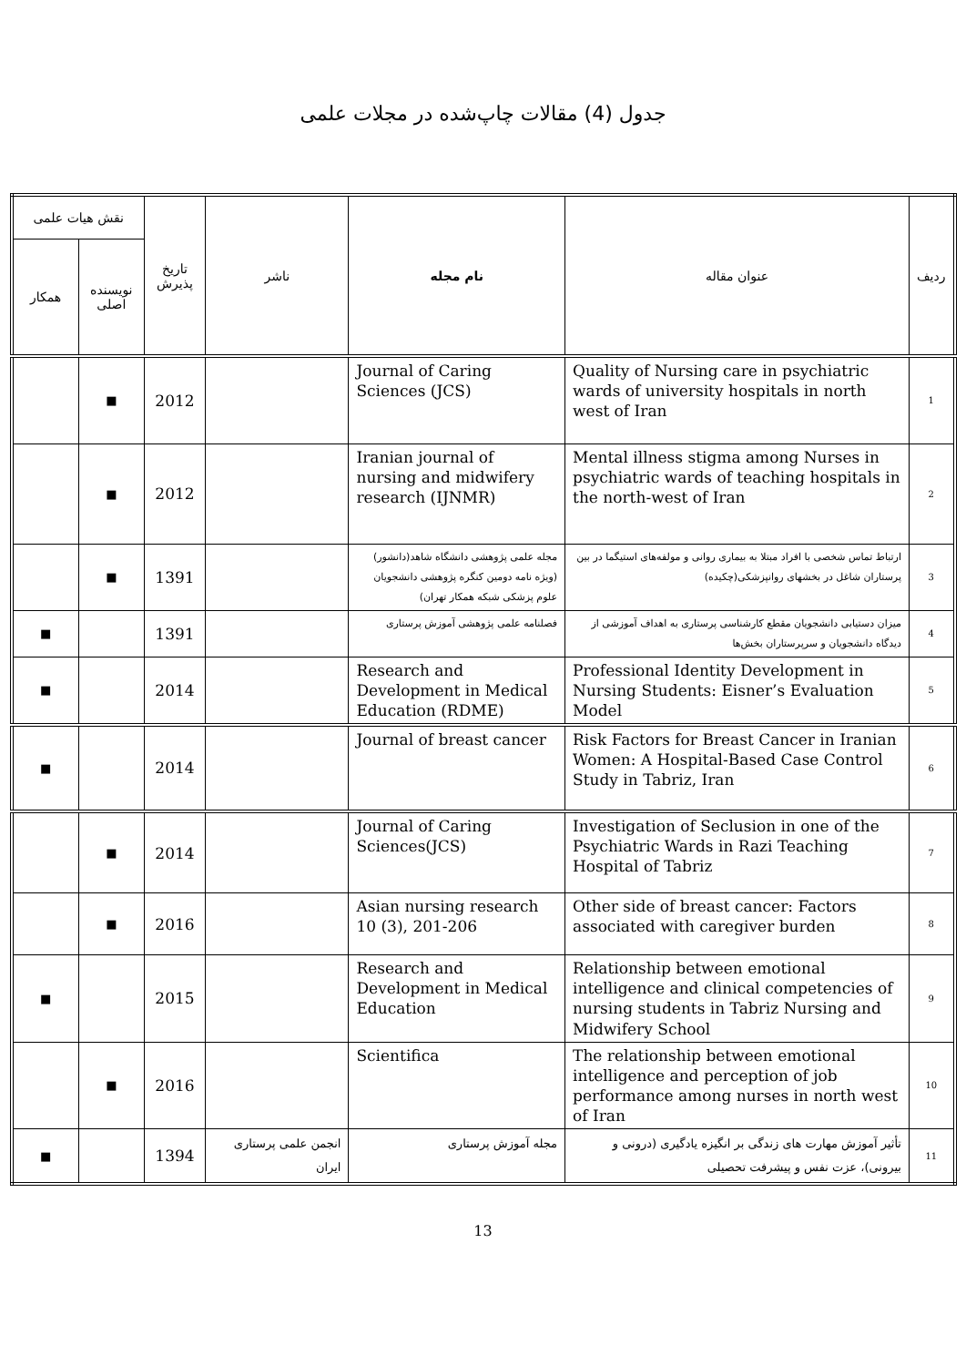جدول (4) مقالات چاپ‌شده در مجلات علمی
| ردیف | عنوان مقاله | نام مجله | ناشر | تاریخ پذیرش | نقش هیات علمی | |
| --- | --- | --- | --- | --- | --- | --- |
| | | | | | نویسنده اصلی | همکار |
| 1 | Quality of Nursing care in psychiatric wards of university hospitals in north west of Iran | Journal of Caring Sciences (JCS) | | 2012 | ■ | |
| 2 | Mental illness stigma among Nurses in psychiatric wards of teaching hospitals in the north-west of Iran | Iranian journal of nursing and midwifery research (IJNMR) | | 2012 | ■ | |
| 3 | ارتباط تماس شخصی با افراد مبتلا به بیماری روانی و مولفه‌های استیگما در بین پرستاران شاغل در بخشهای روانپزشکی(چکیده) | مجله علمی پژوهشی دانشگاه شاهد(دانشور) (ویژه نامه دومین کنگره پژوهشی دانشجویان علوم پزشکی شبکه همکار تهران) | | 1391 | ■ | |
| 4 | میزان دستیابی دانشجویان مقطع کارشناسی پرستاری به اهداف آموزشی از دیدگاه دانشجویان و سرپرستاران بخش‌ها | فصلنامه علمی پژوهشی آموزش پرستاری | | 1391 | | ■ |
| 5 | Professional Identity Development in Nursing Students: Eisner’s Evaluation Model | Research and Development in Medical Education (RDME) | | 2014 | | ■ |
| 6 | Risk Factors for Breast Cancer in Iranian Women: A Hospital-Based Case Control Study in Tabriz, Iran | Journal of breast cancer | | 2014 | | ■ |
| 7 | Investigation of Seclusion in one of the Psychiatric Wards in Razi Teaching Hospital of Tabriz | Journal of Caring Sciences(JCS) | | 2014 | ■ | |
| 8 | Other side of breast cancer: Factors associated with caregiver burden | Asian nursing research 10 (3), 201-206 | | 2016 | ■ | |
| 9 | Relationship between emotional intelligence and clinical competencies of nursing students in Tabriz Nursing and Midwifery School | Research and Development in Medical Education | | 2015 | | ■ |
| 10 | The relationship between emotional intelligence and perception of job performance among nurses in north west of Iran | Scientifica | | 2016 | ■ | |
| 11 | تأثیر آموزش مهارت های زندگی بر انگیزه یادگیری (درونی و بیرونی)، عزت نفس و پیشرفت تحصیلی | مجله آموزش پرستاری | انجمن علمی پرستاری ایران | 1394 | | ■ |
13